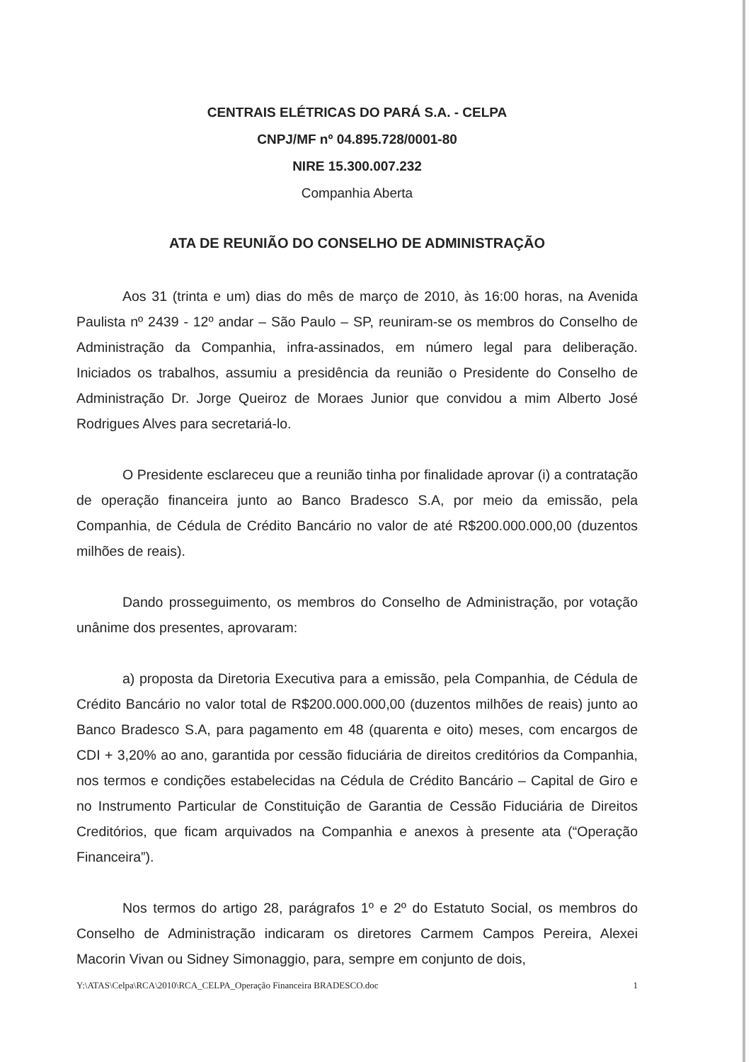CENTRAIS ELÉTRICAS DO PARÁ S.A. - CELPA
CNPJ/MF nº 04.895.728/0001-80
NIRE 15.300.007.232
Companhia Aberta
ATA DE REUNIÃO DO CONSELHO DE ADMINISTRAÇÃO
Aos 31 (trinta e um) dias do mês de março de 2010, às 16:00 horas, na Avenida Paulista nº 2439 - 12º andar – São Paulo – SP, reuniram-se os membros do Conselho de Administração da Companhia, infra-assinados, em número legal para deliberação. Iniciados os trabalhos, assumiu a presidência da reunião o Presidente do Conselho de Administração Dr. Jorge Queiroz de Moraes Junior que convidou a mim Alberto José Rodrigues Alves para secretariá-lo.
O Presidente esclareceu que a reunião tinha por finalidade aprovar (i) a contratação de operação financeira junto ao Banco Bradesco S.A, por meio da emissão, pela Companhia, de Cédula de Crédito Bancário no valor de até R$200.000.000,00 (duzentos milhões de reais).
Dando prosseguimento, os membros do Conselho de Administração, por votação unânime dos presentes, aprovaram:
a) proposta da Diretoria Executiva para a emissão, pela Companhia, de Cédula de Crédito Bancário no valor total de R$200.000.000,00 (duzentos milhões de reais) junto ao Banco Bradesco S.A, para pagamento em 48 (quarenta e oito) meses, com encargos de CDI + 3,20% ao ano, garantida por cessão fiduciária de direitos creditórios da Companhia, nos termos e condições estabelecidas na Cédula de Crédito Bancário – Capital de Giro e no Instrumento Particular de Constituição de Garantia de Cessão Fiduciária de Direitos Creditórios, que ficam arquivados na Companhia e anexos à presente ata (“Operação Financeira”).
Nos termos do artigo 28, parágrafos 1º e 2º do Estatuto Social, os membros do Conselho de Administração indicaram os diretores Carmem Campos Pereira, Alexei Macorin Vivan ou Sidney Simonaggio, para, sempre em conjunto de dois,
Y:\ATAS\Celpa\RCA\2010\RCA_CELPA_Operação Financeira BRADESCO.doc 1